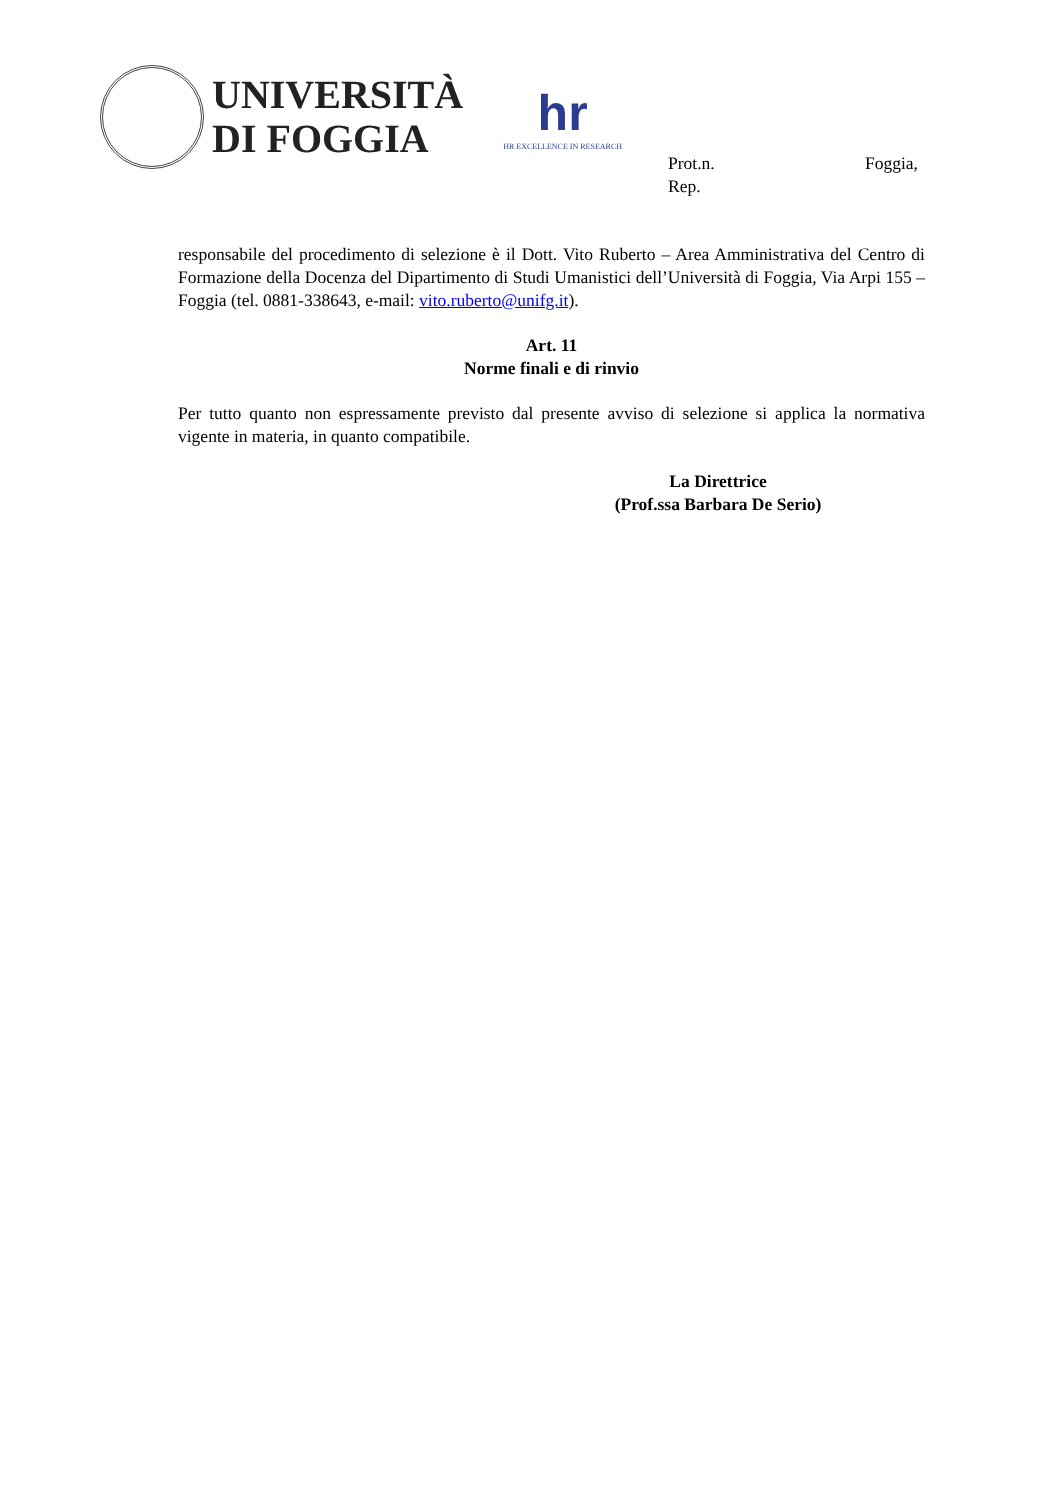UNIVERSITÀ
DI FOGGIA
hr
HR EXCELLENCE IN RESEARCH
Foggia, Prot.n.
Rep.
responsabile del procedimento di selezione è il Dott. Vito Ruberto – Area Amministrativa del Centro di Formazione della Docenza del Dipartimento di Studi Umanistici dell’Università di Foggia, Via Arpi 155 – Foggia (tel. 0881-338643, e-mail: vito.ruberto@unifg.it).
Art. 11
Norme finali e di rinvio
Per tutto quanto non espressamente previsto dal presente avviso di selezione si applica la normativa vigente in materia, in quanto compatibile.
La Direttrice
(Prof.ssa Barbara De Serio)